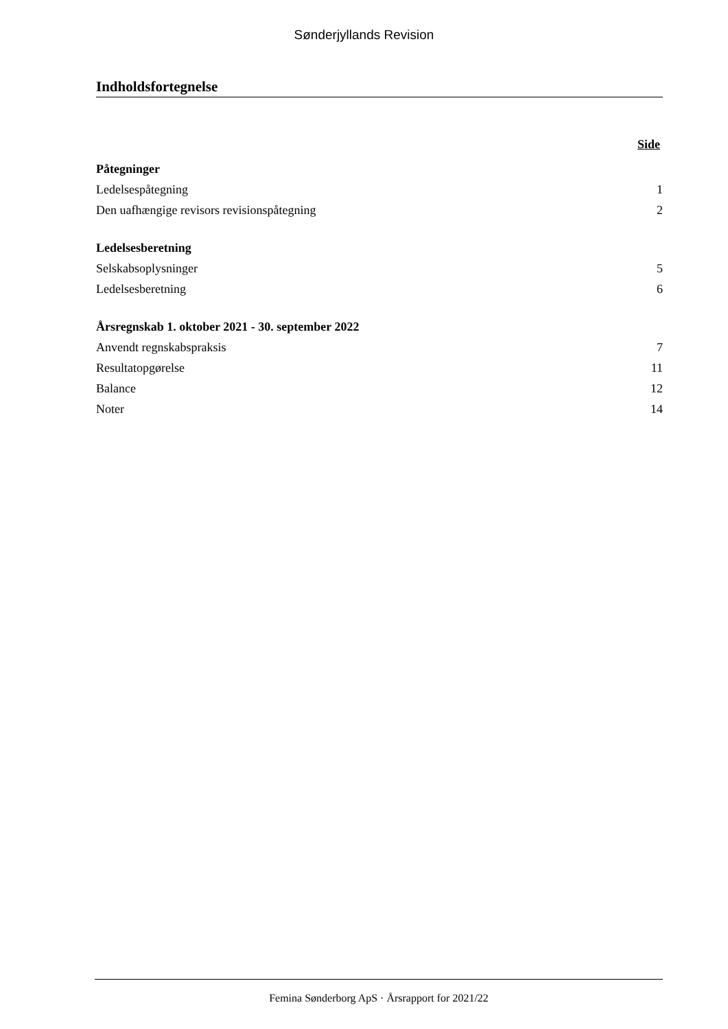Sønderjyllands Revision
Indholdsfortegnelse
Side
Påtegninger
Ledelsespåtegning 1
Den uafhængige revisors revisionspåtegning 2
Ledelsesberetning
Selskabsoplysninger 5
Ledelsesberetning 6
Årsregnskab 1. oktober 2021 - 30. september 2022
Anvendt regnskabspraksis 7
Resultatopgørelse 11
Balance 12
Noter 14
Femina Sønderborg ApS · Årsrapport for 2021/22